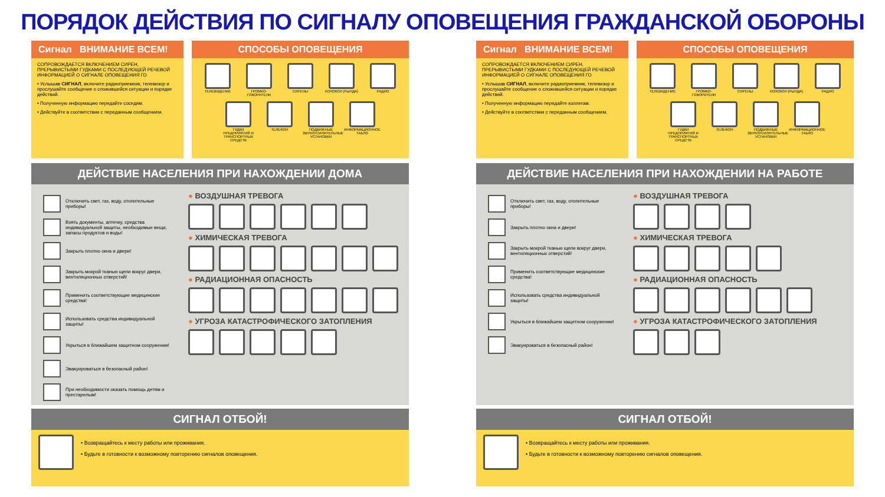ПОРЯДОК ДЕЙСТВИЯ ПО СИГНАЛУ ОПОВЕЩЕНИЯ ГРАЖДАНСКОЙ ОБОРОНЫ
Сигнал ВНИМАНИЕ ВСЕМ!
СОПРОВОЖДАЕТСЯ ВКЛЮЧЕНИЕМ СИРЕН, ПРЕРЫВИСТЫМИ ГУДКАМИ С ПОСЛЕДУЮЩЕЙ РЕЧЕВОЙ ИНФОРМАЦИЕЙ О СИГНАЛЕ ОПОВЕЩЕНИЯ ГО
• Услышав СИГНАЛ, включите радиоприемник, телевизор и прослушайте сообщение о сложившейся ситуации и порядке действий.
• Полученную информацию передайте соседям.
• Действуйте в соответствии с переданным сообщением.
СПОСОБЫ ОПОВЕЩЕНИЯ
ТЕЛЕВИДЕНИЕ
ГРОМКО-ГОВОРИТЕЛИ
СИРЕНЫ
КОЛОКОЛ (РЫНДА)
РАДИО
ГУДКИ ПРЕДПРИЯТИЙ И ТРАНСПОРТНЫХ СРЕДСТВ
ТЕЛЕФОН
ПОДВИЖНЫЕ ЗВУКОУСИЛИТЕЛЬНЫЕ УСТАНОВКИ
ИНФОРМАЦИОННОЕ ТАБЛО
ДЕЙСТВИЕ НАСЕЛЕНИЯ ПРИ НАХОЖДЕНИИ ДОМА
Отключить свет, газ, воду, отопительные приборы!
Взять документы, аптечку, средства индивидуальной защиты, необходимые вещи, запасы продуктов и воды!
Закрыть плотно окна и двери!
Закрыть мокрой тканью щели вокруг двери, вентиляционных отверстий!
Применить соответствующие медицинские средства!
Использовать средства индивидуальной защиты!
Укрыться в ближайшем защитном сооружении!
Эвакуироваться в безопасный район!
При необходимости оказать помощь детям и престарелым!
● ВОЗДУШНАЯ ТРЕВОГА
● ХИМИЧЕСКАЯ ТРЕВОГА
● РАДИАЦИОННАЯ ОПАСНОСТЬ
● УГРОЗА КАТАСТРОФИЧЕСКОГО ЗАТОПЛЕНИЯ
СИГНАЛ ОТБОЙ!
• Возвращайтесь к месту работы или проживания.
• Будьте в готовности к возможному повторению сигналов оповещения.
Сигнал ВНИМАНИЕ ВСЕМ!
СОПРОВОЖДАЕТСЯ ВКЛЮЧЕНИЕМ СИРЕН, ПРЕРЫВИСТЫМИ ГУДКАМИ С ПОСЛЕДУЮЩЕЙ РЕЧЕВОЙ ИНФОРМАЦИЕЙ О СИГНАЛЕ ОПОВЕЩЕНИЯ ГО
• Услышав СИГНАЛ, включите радиоприемник, телевизор и прослушайте сообщение о сложившейся ситуации и порядке действий.
• Полученную информацию передайте коллегам.
• Действуйте в соответствии с переданным сообщением.
СПОСОБЫ ОПОВЕЩЕНИЯ
ТЕЛЕВИДЕНИЕ
ГРОМКО-ГОВОРИТЕЛИ
СИРЕНЫ
КОЛОКОЛ (РЫНДА)
РАДИО
ГУДКИ ПРЕДПРИЯТИЙ И ТРАНСПОРТНЫХ СРЕДСТВ
ТЕЛЕФОН
ПОДВИЖНЫЕ ЗВУКОУСИЛИТЕЛЬНЫЕ УСТАНОВКИ
ИНФОРМАЦИОННОЕ ТАБЛО
ДЕЙСТВИЕ НАСЕЛЕНИЯ ПРИ НАХОЖДЕНИИ НА РАБОТЕ
Отключить свет, газ, воду, отопительные приборы!
Закрыть плотно окна и двери!
Закрыть мокрой тканью щели вокруг двери, вентиляционных отверстий!
Применить соответствующие медицинские средства!
Использовать средства индивидуальной защиты!
Укрыться в ближайшем защитном сооружении!
Эвакуироваться в безопасный район!
● ВОЗДУШНАЯ ТРЕВОГА
● ХИМИЧЕСКАЯ ТРЕВОГА
● РАДИАЦИОННАЯ ОПАСНОСТЬ
● УГРОЗА КАТАСТРОФИЧЕСКОГО ЗАТОПЛЕНИЯ
СИГНАЛ ОТБОЙ!
• Возвращайтесь к месту работы или проживания.
• Будьте в готовности к возможному повторению сигналов оповещения.